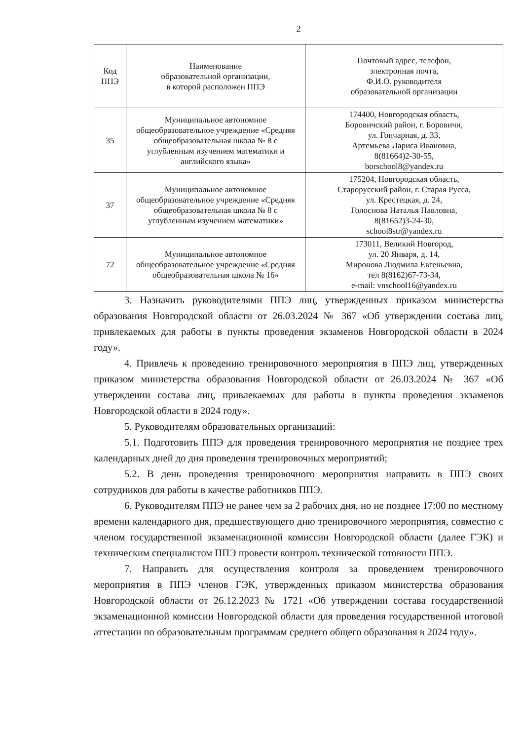2
| Код ППЭ | Наименование образовательной организации, в которой расположен ППЭ | Почтовый адрес, телефон, электронная почта, Ф.И.О. руководителя образовательной организации |
| --- | --- | --- |
| 35 | Муниципальное автономное общеобразовательное учреждение «Средняя общеобразовательная школа № 8 с углубленным изучением математики и английского языка» | 174400, Новгородская область, Боровичский район, г. Боровичи, ул. Гончарная, д. 33, Артемьева Лариса Ивановна, 8(81664)2-30-55, borschool8@yandex.ru |
| 37 | Муниципальное автономное общеобразовательное учреждение «Средняя общеобразовательная школа № 8 с углубленным изучением математики» | 175204, Новгородская область, Старорусский район, г. Старая Русса, ул. Крестецкая, д. 24, Голоснова Наталья Павловна, 8(81652)3-24-30, school8str@yandex.ru |
| 72 | Муниципальное автономное общеобразовательное учреждение «Средняя общеобразовательная школа № 16» | 173011, Великий Новгород, ул. 20 Января, д. 14, Миронова Людмила Евгеньевна, тел 8(8162)67-73-34, e-mail: vnschool16@yandex.ru |
3. Назначить руководителями ППЭ лиц, утвержденных приказом министерства образования Новгородской области от 26.03.2024 № 367 «Об утверждении состава лиц, привлекаемых для работы в пункты проведения экзаменов Новгородской области в 2024 году».
4. Привлечь к проведению тренировочного мероприятия в ППЭ лиц, утвержденных приказом министерства образования Новгородской области от 26.03.2024 № 367 «Об утверждении состава лиц, привлекаемых для работы в пункты проведения экзаменов Новгородской области в 2024 году».
5. Руководителям образовательных организаций:
5.1. Подготовить ППЭ для проведения тренировочного мероприятия не позднее трех календарных дней до дня проведения тренировочных мероприятий;
5.2. В день проведения тренировочного мероприятия направить в ППЭ своих сотрудников для работы в качестве работников ППЭ.
6. Руководителям ППЭ не ранее чем за 2 рабочих дня, но не позднее 17:00 по местному времени календарного дня, предшествующего дню тренировочного мероприятия, совместно с членом государственной экзаменационной комиссии Новгородской области (далее ГЭК) и техническим специалистом ППЭ провести контроль технической готовности ППЭ.
7. Направить для осуществления контроля за проведением тренировочного мероприятия в ППЭ членов ГЭК, утвержденных приказом министерства образования Новгородской области от 26.12.2023 № 1721 «Об утверждении состава государственной экзаменационной комиссии Новгородской области для проведения государственной итоговой аттестации по образовательным программам среднего общего образования в 2024 году».